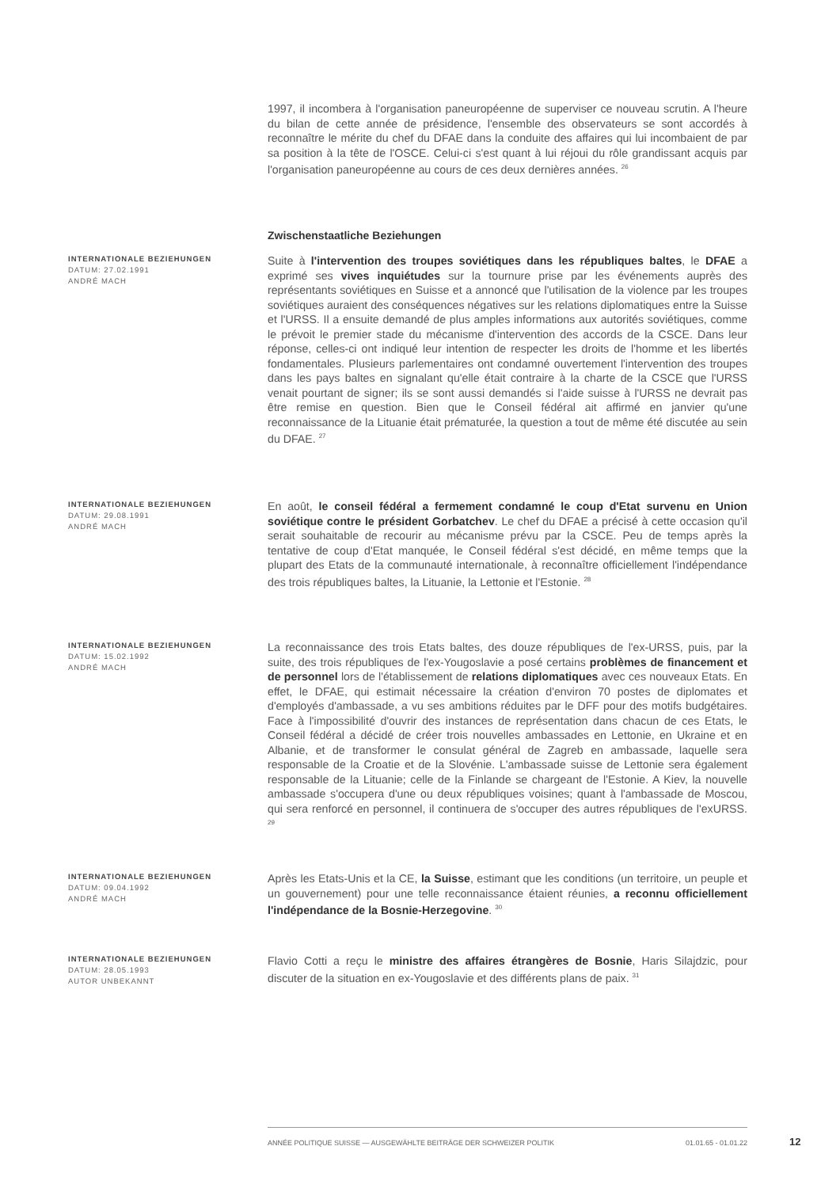1997, il incombera à l'organisation paneuropéenne de superviser ce nouveau scrutin. A l'heure du bilan de cette année de présidence, l'ensemble des observateurs se sont accordés à reconnaître le mérite du chef du DFAE dans la conduite des affaires qui lui incombaient de par sa position à la tête de l'OSCE. Celui-ci s'est quant à lui réjoui du rôle grandissant acquis par l'organisation paneuropéenne au cours de ces deux dernières années. <sup>26</sup>
Zwischenstaatliche Beziehungen
INTERNATIONALE BEZIEHUNGEN
DATUM: 27.02.1991
ANDRÉ MACH
Suite à l'intervention des troupes soviétiques dans les républiques baltes, le DFAE a exprimé ses vives inquiétudes sur la tournure prise par les événements auprès des représentants soviétiques en Suisse et a annoncé que l'utilisation de la violence par les troupes soviétiques auraient des conséquences négatives sur les relations diplomatiques entre la Suisse et l'URSS. Il a ensuite demandé de plus amples informations aux autorités soviétiques, comme le prévoit le premier stade du mécanisme d'intervention des accords de la CSCE. Dans leur réponse, celles-ci ont indiqué leur intention de respecter les droits de l'homme et les libertés fondamentales. Plusieurs parlementaires ont condamné ouvertement l'intervention des troupes dans les pays baltes en signalant qu'elle était contraire à la charte de la CSCE que l'URSS venait pourtant de signer; ils se sont aussi demandés si l'aide suisse à l'URSS ne devrait pas être remise en question. Bien que le Conseil fédéral ait affirmé en janvier qu'une reconnaissance de la Lituanie était prématurée, la question a tout de même été discutée au sein du DFAE. <sup>27</sup>
INTERNATIONALE BEZIEHUNGEN
DATUM: 29.08.1991
ANDRÉ MACH
En août, le conseil fédéral a fermement condamné le coup d'Etat survenu en Union soviétique contre le président Gorbatchev. Le chef du DFAE a précisé à cette occasion qu'il serait souhaitable de recourir au mécanisme prévu par la CSCE. Peu de temps après la tentative de coup d'Etat manquée, le Conseil fédéral s'est décidé, en même temps que la plupart des Etats de la communauté internationale, à reconnaître officiellement l'indépendance des trois républiques baltes, la Lituanie, la Lettonie et l'Estonie. <sup>28</sup>
INTERNATIONALE BEZIEHUNGEN
DATUM: 15.02.1992
ANDRÉ MACH
La reconnaissance des trois Etats baltes, des douze républiques de l'ex-URSS, puis, par la suite, des trois républiques de l'ex-Yougoslavie a posé certains problèmes de financement et de personnel lors de l'établissement de relations diplomatiques avec ces nouveaux Etats. En effet, le DFAE, qui estimait nécessaire la création d'environ 70 postes de diplomates et d'employés d'ambassade, a vu ses ambitions réduites par le DFF pour des motifs budgétaires. Face à l'impossibilité d'ouvrir des instances de représentation dans chacun de ces Etats, le Conseil fédéral a décidé de créer trois nouvelles ambassades en Lettonie, en Ukraine et en Albanie, et de transformer le consulat général de Zagreb en ambassade, laquelle sera responsable de la Croatie et de la Slovénie. L'ambassade suisse de Lettonie sera également responsable de la Lituanie; celle de la Finlande se chargeant de l'Estonie. A Kiev, la nouvelle ambassade s'occupera d'une ou deux républiques voisines; quant à l'ambassade de Moscou, qui sera renforcé en personnel, il continuera de s'occuper des autres républiques de l'exURSS. <sup>29</sup>
INTERNATIONALE BEZIEHUNGEN
DATUM: 09.04.1992
ANDRÉ MACH
Après les Etats-Unis et la CE, la Suisse, estimant que les conditions (un territoire, un peuple et un gouvernement) pour une telle reconnaissance étaient réunies, a reconnu officiellement l'indépendance de la Bosnie-Herzegovine. <sup>30</sup>
INTERNATIONALE BEZIEHUNGEN
DATUM: 28.05.1993
AUTOR UNBEKANNT
Flavio Cotti a reçu le ministre des affaires étrangères de Bosnie, Haris Silajdzic, pour discuter de la situation en ex-Yougoslavie et des différents plans de paix. <sup>31</sup>
ANNÉE POLITIQUE SUISSE — AUSGEWÄHLTE BEITRÄGE DER SCHWEIZER POLITIK 01.01.65 - 01.01.22
12